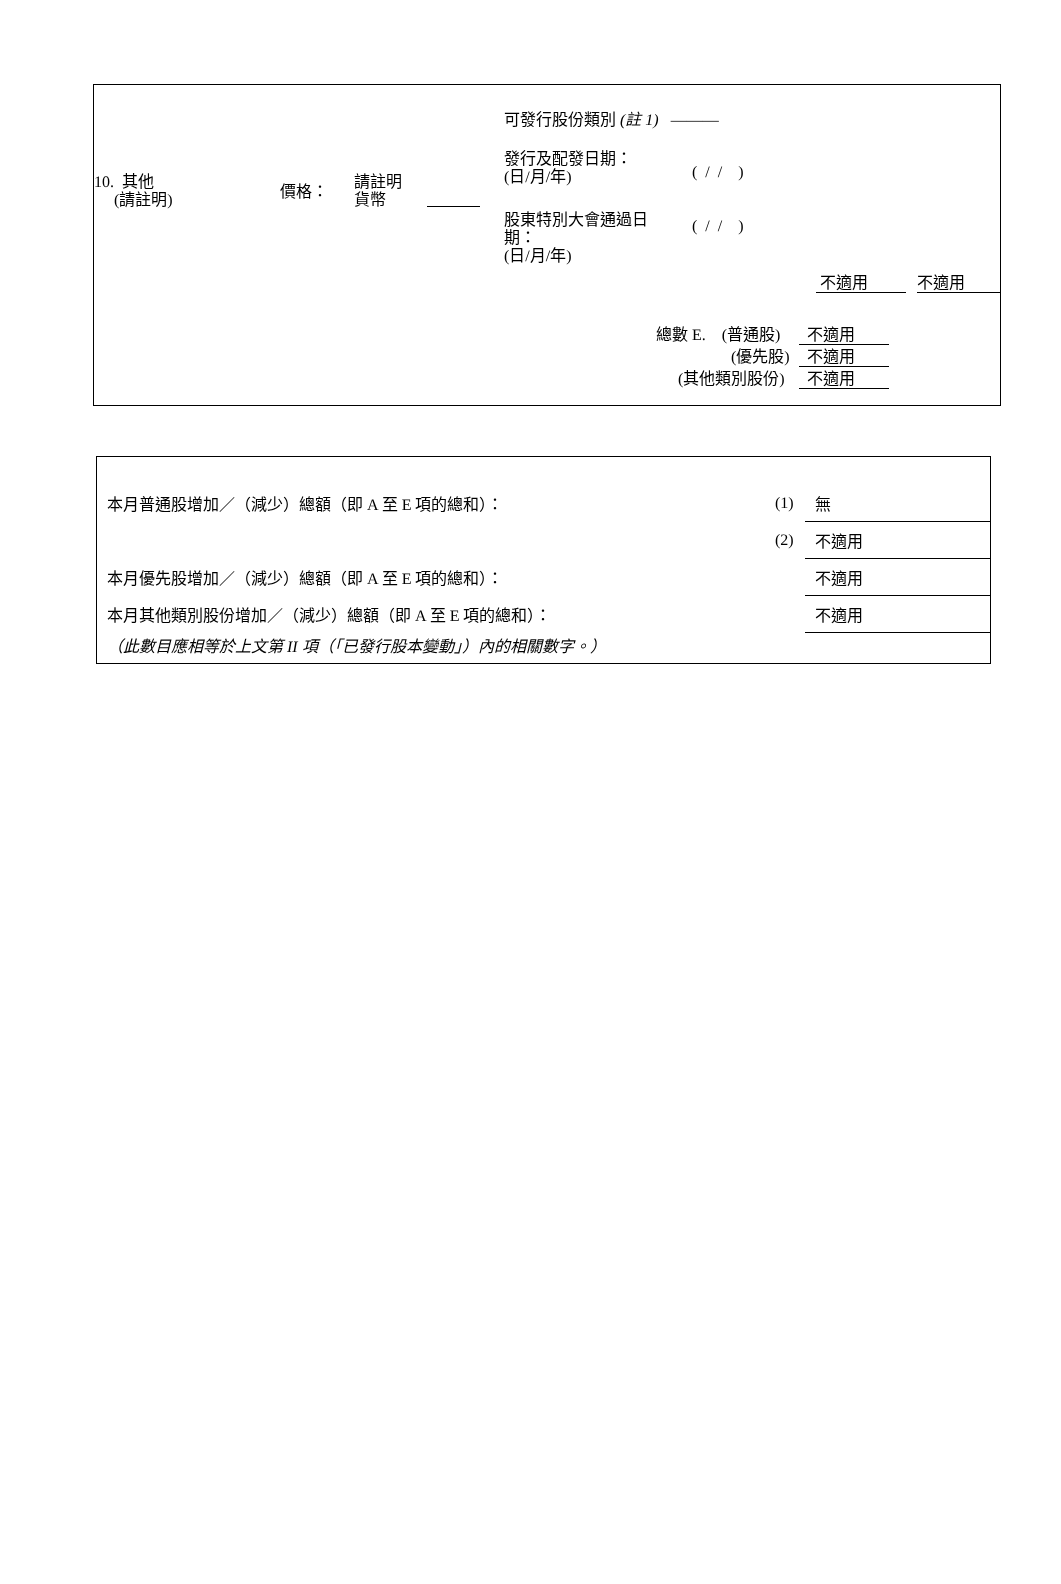10. 其他
(請註明)
價格：
請註明
貨幣
可發行股份類別 (註 1) ———
發行及配發日期：
(日/月/年)
( / / )
股東特別大會通過日
期：
(日/月/年)
( / / )
不適用 不適用
總數 E. (普通股) 不適用
(優先股) 不適用
(其他類別股份) 不適用
| 本月普通股增加／（減少）總額（即 A 至 E 項的總和）： | (1) | 無 |
| | (2) | 不適用 |
| 本月優先股增加／（減少）總額（即 A 至 E 項的總和）： | | 不適用 |
| 本月其他類別股份增加／（減少）總額（即 A 至 E 項的總和）： | | 不適用 |
| （此數目應相等於上文第 II 項（「已發行股本變動」）內的相關數字。） | | |